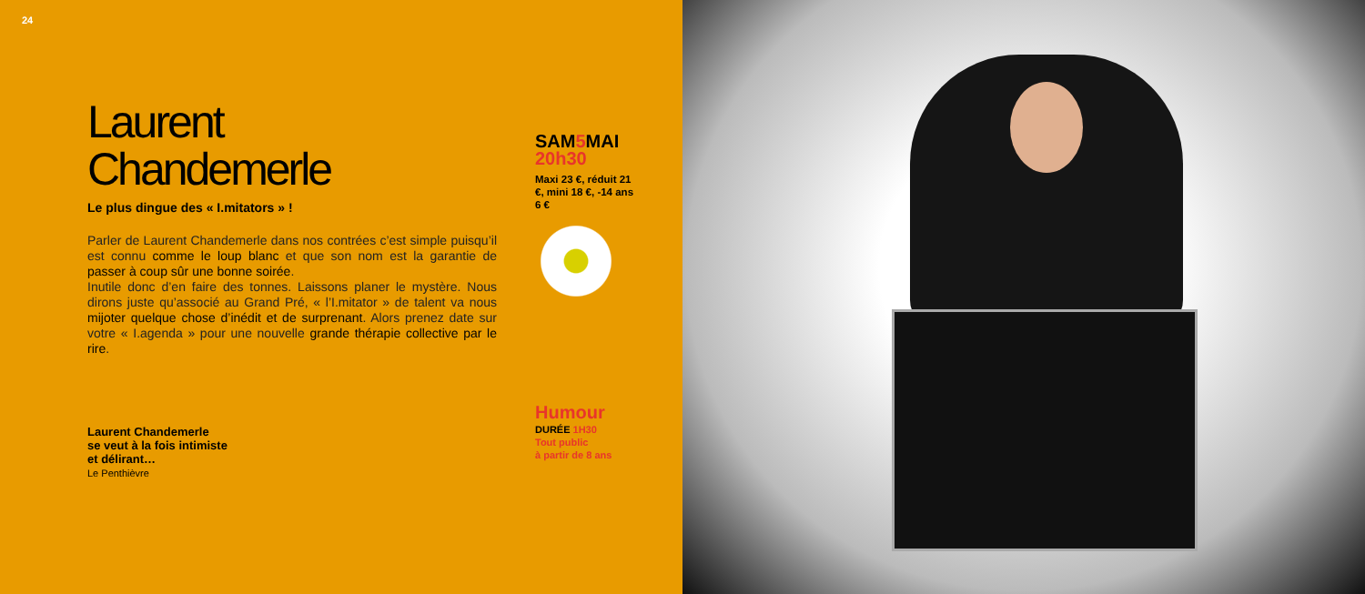24
Laurent
Chandemerle
Le plus dingue des « I.mitators » !
Parler de Laurent Chandemerle dans nos contrées c’est simple puisqu’il est connu comme le loup blanc et que son nom est la garantie de passer à coup sûr une bonne soirée.
Inutile donc d’en faire des tonnes. Laissons planer le mystère. Nous dirons juste qu’associé au Grand Pré, « l’I.mitator » de talent va nous mijoter quelque chose d’inédit et de surprenant. Alors prenez date sur votre « I.agenda » pour une nouvelle grande thérapie collective par le rire.
Laurent Chandemerle
se veut à la fois intimiste
et délirant…
Le Penthièvre
SAM5 MAI
20h30
Maxi 23 €, réduit 21 €, mini 18 €, -14 ans 6 €
Humour
DURÉE 1H30
Tout public
à partir de 8 ans